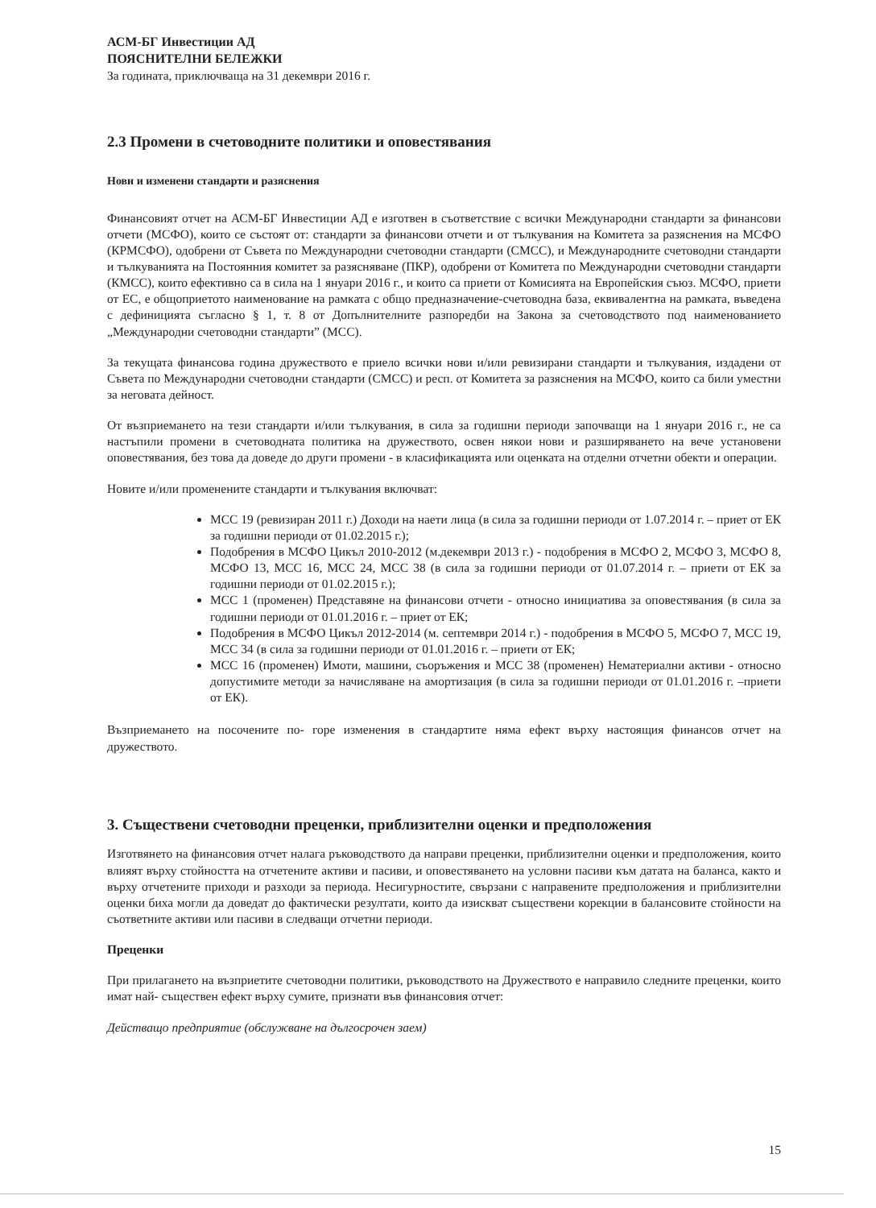АСМ-БГ Инвестиции АД
ПОЯСНИТЕЛНИ БЕЛЕЖКИ
За годината, приключваща на 31 декември 2016 г.
2.3 Промени в счетоводните политики и оповестявания
Нови и изменени стандарти и разяснения
Финансовият отчет на АСМ-БГ Инвестиции АД е изготвен в съответствие с всички Международни стандарти за финансови отчети (МСФО), които се състоят от: стандарти за финансови отчети и от тълкувания на Комитета за разяснения на МСФО (КРМСФО), одобрени от Съвета по Международни счетоводни стандарти (СМСС), и Международните счетоводни стандарти и тълкуванията на Постоянния комитет за разясняване (ПКР), одобрени от Комитета по Международни счетоводни стандарти (КМСС), които ефективно са в сила на 1 януари 2016 г., и които са приети от Комисията на Европейския съюз. МСФО, приети от ЕС, е общоприетото наименование на рамката с общо предназначение-счетоводна база, еквивалентна на рамката, въведена с дефиницията съгласно § 1, т. 8 от Допълнителните разпоредби на Закона за счетоводството под наименованието „Международни счетоводни стандарти” (МСС).
За текущата финансова година дружеството е приело всички нови и/или ревизирани стандарти и тълкувания, издадени от Съвета по Международни счетоводни стандарти (СМСС) и респ. от Комитета за разяснения на МСФО, които са били уместни за неговата дейност.
От възприемането на тези стандарти и/или тълкувания, в сила за годишни периоди започващи на 1 януари 2016 г., не са настъпили промени в счетоводната политика на дружеството, освен някои нови и разширяването на вече установени оповестявания, без това да доведе до други промени - в класификацията или оценката на отделни отчетни обекти и операции.
Новите и/или променените стандарти и тълкувания включват:
МСС 19 (ревизиран 2011 г.) Доходи на наети лица (в сила за годишни периоди от 1.07.2014 г. – приет от ЕК за годишни периоди от 01.02.2015 г.);
Подобрения в МСФО Цикъл 2010-2012 (м.декември 2013 г.) - подобрения в МСФО 2, МСФО 3, МСФО 8, МСФО 13, МСС 16, МСС 24, МСС 38 (в сила за годишни периоди от 01.07.2014 г. – приети от ЕК за годишни периоди от 01.02.2015 г.);
МСС 1 (променен) Представяне на финансови отчети - относно инициатива за оповестявания (в сила за годишни периоди от 01.01.2016 г. – приет от ЕК;
Подобрения в МСФО Цикъл 2012-2014 (м. септември 2014 г.) - подобрения в МСФО 5, МСФО 7, МСС 19, МСС 34 (в сила за годишни периоди от 01.01.2016 г. – приети от ЕК;
МСС 16 (променен) Имоти, машини, съоръжения и МСС 38 (променен) Нематериални активи - относно допустимите методи за начисляване на амортизация (в сила за годишни периоди от 01.01.2016 г. –приети от ЕК).
Възприемането на посочените по- горе изменения в стандартите няма ефект върху настоящия финансов отчет на дружеството.
3. Съществени счетоводни преценки, приблизителни оценки и предположения
Изготвянето на финансовия отчет налага ръководството да направи преценки, приблизителни оценки и предположения, които влияят върху стойността на отчетените активи и пасиви, и оповестяването на условни пасиви към датата на баланса, както и върху отчетените приходи и разходи за периода. Несигурностите, свързани с направените предположения и приблизителни оценки биха могли да доведат до фактически резултати, които да изискват съществени корекции в балансовите стойности на съответните активи или пасиви в следващи отчетни периоди.
Преценки
При прилагането на възприетите счетоводни политики, ръководството на Дружеството е направило следните преценки, които имат най- съществен ефект върху сумите, признати във финансовия отчет:
Действащо предприятие (обслужване на дългосрочен заем)
15